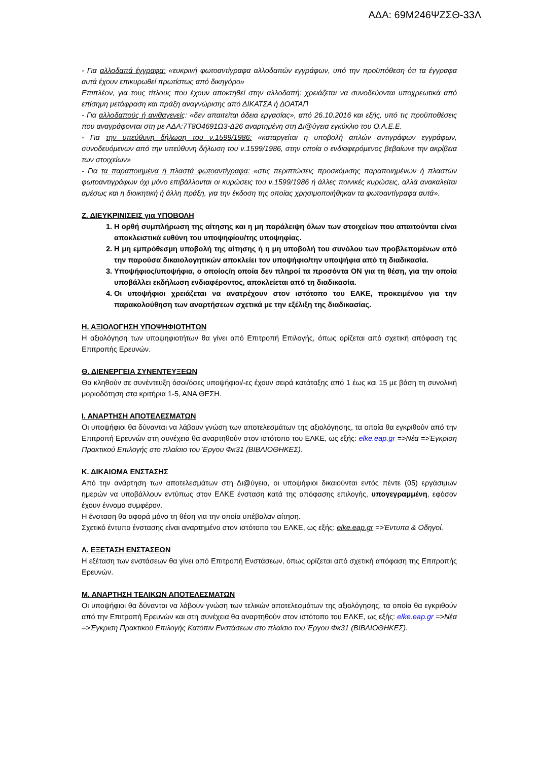ΑΔΑ: 69Μ246ΨΖΣΘ-33Λ
- Για αλλοδαπά έγγραφα: «ευκρινή φωτοαντίγραφα αλλοδαπών εγγράφων, υπό την προϋπόθεση ότι τα έγγραφα αυτά έχουν επικυρωθεί πρωτίστως από δικηγόρο»
Επιπλέον, για τους τίτλους που έχουν αποκτηθεί στην αλλοδαπή: χρειάζεται να συνοδεύονται υποχρεωτικά από επίσημη μετάφραση και πράξη αναγνώρισης από ΔΙΚΑΤΣΑ ή ΔΟΑΤΑΠ
- Για αλλοδαπούς ή ανιθαγενείς: «δεν απαιτείται άδεια εργασίας», από 26.10.2016 και εξής, υπό τις προϋποθέσεις που αναγράφονται στη με ΑΔΑ:7Τ8Ο4691Ω3-Δ26 αναρτημένη στη Δι@ύγεια εγκύκλιο του Ο.Α.Ε.Ε.
- Για την υπεύθυνη δήλωση του ν.1599/1986: «καταργείται η υποβολή απλών αντιγράφων εγγράφων, συνοδευόμενων από την υπεύθυνη δήλωση του ν.1599/1986, στην οποία ο ενδιαφερόμενος βεβαίωνε την ακρίβεια των στοιχείων»
- Για τα παραποιημένα ή πλαστά φωτοαντίγραφα: «στις περιπτώσεις προσκόμισης παραποιημένων ή πλαστών φωτοαντιγράφων όχι μόνο επιβάλλονται οι κυρώσεις του ν.1599/1986 ή άλλες ποινικές κυρώσεις, αλλά ανακαλείται αμέσως και η διοικητική ή άλλη πράξη, για την έκδοση της οποίας χρησιμοποιήθηκαν τα φωτοαντίγραφα αυτά».
Ζ. ΔΙΕΥΚΡΙΝΙΣΕΙΣ για ΥΠΟΒΟΛΗ
1. Η ορθή συμπλήρωση της αίτησης και η μη παράλειψη όλων των στοιχείων που απαιτούνται είναι αποκλειστικά ευθύνη του υποψηφίου/της υποψηφίας.
2. Η μη εμπρόθεσμη υποβολή της αίτησης ή η μη υποβολή του συνόλου των προβλεπομένων από την παρούσα δικαιολογητικών αποκλείει τον υποψήφιο/την υποψήφια από τη διαδικασία.
3. Υποψήφιος/υποψήφια, ο οποίος/η οποία δεν πληροί τα προσόντα ΟΝ για τη θέση, για την οποία υποβάλλει εκδήλωση ενδιαφέροντος, αποκλείεται από τη διαδικασία.
4. Οι υποψήφιοι χρειάζεται να ανατρέχουν στον ιστότοπο του ΕΛΚΕ, προκειμένου για την παρακολούθηση των αναρτήσεων σχετικά με την εξέλιξη της διαδικασίας.
Η. ΑΞΙΟΛΟΓΗΣΗ ΥΠΟΨΗΦΙΟΤΗΤΩΝ
Η αξιολόγηση των υποψηφιοτήτων θα γίνει από Επιτροπή Επιλογής, όπως ορίζεται από σχετική απόφαση της Επιτροπής Ερευνών.
Θ. ΔΙΕΝΕΡΓΕΙΑ ΣΥΝΕΝΤΕΥΞΕΩΝ
Θα κληθούν σε συνέντευξη όσοι/όσες υποψήφιοι/-ες έχουν σειρά κατάταξης από 1 έως και 15 με βάση τη συνολική μοριοδότηση στα κριτήρια 1-5, ΑΝΑ ΘΕΣΗ.
Ι. ΑΝΑΡΤΗΣΗ ΑΠΟΤΕΛΕΣΜΑΤΩΝ
Οι υποψήφιοι θα δύνανται να λάβουν γνώση των αποτελεσμάτων της αξιολόγησης, τα οποία θα εγκριθούν από την Επιτροπή Ερευνών στη συνέχεια θα αναρτηθούν στον ιστότοπο του ΕΛΚΕ, ως εξής: elke.eap.gr =>Νέα =>Έγκριση Πρακτικού Επιλογής στο πλαίσιο του Έργου Φκ31 (ΒΙΒΛΙΟΘΗΚΕΣ).
Κ. ΔΙΚΑΙΩΜΑ ΕΝΣΤΑΣΗΣ
Από την ανάρτηση των αποτελεσμάτων στη Δι@ύγεια, οι υποψήφιοι δικαιούνται εντός πέντε (05) εργάσιμων ημερών να υποβάλλουν εντύπως στον ΕΛΚΕ ένσταση κατά της απόφασης επιλογής, υπογεγραμμένη, εφόσον έχουν έννομο συμφέρον.
Η ένσταση θα αφορά μόνο τη θέση για την οποία υπέβαλαν αίτηση.
Σχετικό έντυπο ένστασης είναι αναρτημένο στον ιστότοπο του ΕΛΚΕ, ως εξής: elke.eap.gr =>Έντυπα & Οδηγοί.
Λ. ΕΞΕΤΑΣΗ ΕΝΣΤΑΣΕΩΝ
Η εξέταση των ενστάσεων θα γίνει από Επιτροπή Ενστάσεων, όπως ορίζεται από σχετική απόφαση της Επιτροπής Ερευνών.
Μ. ΑΝΑΡΤΗΣΗ ΤΕΛΙΚΩΝ ΑΠΟΤΕΛΕΣΜΑΤΩΝ
Οι υποψήφιοι θα δύνανται να λάβουν γνώση των τελικών αποτελεσμάτων της αξιολόγησης, τα οποία θα εγκριθούν από την Επιτροπή Ερευνών και στη συνέχεια θα αναρτηθούν στον ιστότοπο του ΕΛΚΕ, ως εξής: elke.eap.gr =>Νέα =>Έγκριση Πρακτικού Επιλογής Κατόπιν Ενστάσεων στο πλαίσιο του Έργου Φκ31 (ΒΙΒΛΙΟΘΗΚΕΣ).